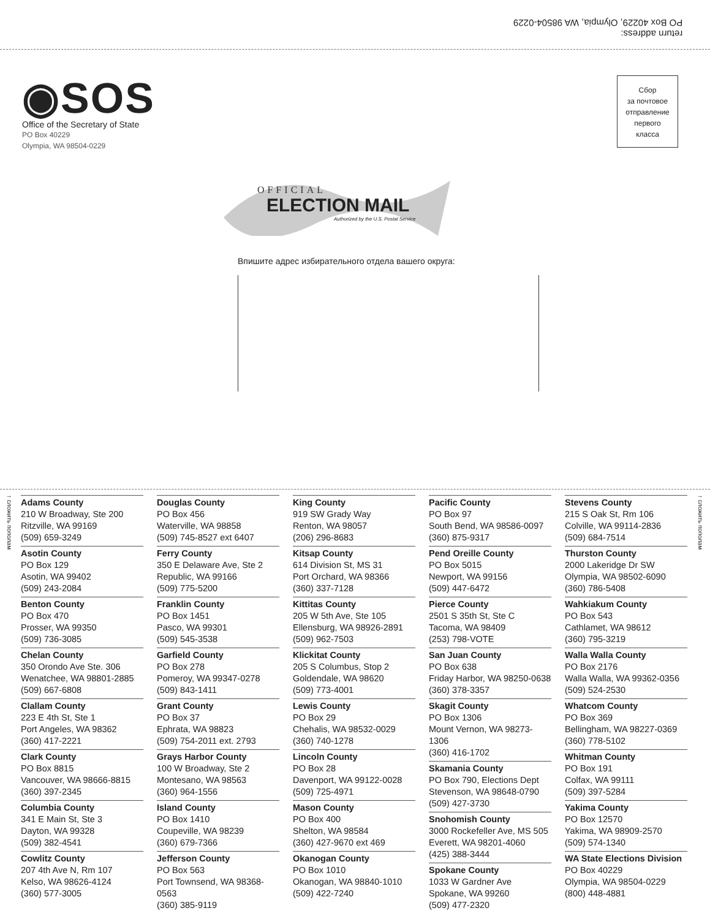return address:
PO Box 40229, Olympia, WA 98504-0229
◉SOS
Office of the Secretary of State
PO Box 40229
Olympia, WA 98504-0229
Сбор
за почтовое
отправление
первого
класса
OFFICIAL
ELECTION MAIL
Authorized by the U.S. Postal Service
Впишите адрес избирательного отдела вашего округа:
↑ сложить пополам
↑ сложить пополам
Adams County
210 W Broadway, Ste 200
Ritzville, WA 99169
(509) 659-3249
Asotin County
PO Box 129
Asotin, WA 99402
(509) 243-2084
Benton County
PO Box 470
Prosser, WA 99350
(509) 736-3085
Chelan County
350 Orondo Ave Ste. 306
Wenatchee, WA 98801-2885
(509) 667-6808
Clallam County
223 E 4th St, Ste 1
Port Angeles, WA 98362
(360) 417-2221
Clark County
PO Box 8815
Vancouver, WA 98666-8815
(360) 397-2345
Columbia County
341 E Main St, Ste 3
Dayton, WA 99328
(509) 382-4541
Cowlitz County
207 4th Ave N, Rm 107
Kelso, WA 98626-4124
(360) 577-3005
Douglas County
PO Box 456
Waterville, WA 98858
(509) 745-8527 ext 6407
Ferry County
350 E Delaware Ave, Ste 2
Republic, WA 99166
(509) 775-5200
Franklin County
PO Box 1451
Pasco, WA 99301
(509) 545-3538
Garfield County
PO Box 278
Pomeroy, WA 99347-0278
(509) 843-1411
Grant County
PO Box 37
Ephrata, WA 98823
(509) 754-2011 ext. 2793
Grays Harbor County
100 W Broadway, Ste 2
Montesano, WA 98563
(360) 964-1556
Island County
PO Box 1410
Coupeville, WA 98239
(360) 679-7366
Jefferson County
PO Box 563
Port Townsend, WA 98368-0563
(360) 385-9119
King County
919 SW Grady Way
Renton, WA 98057
(206) 296-8683
Kitsap County
614 Division St, MS 31
Port Orchard, WA 98366
(360) 337-7128
Kittitas County
205 W 5th Ave, Ste 105
Ellensburg, WA 98926-2891
(509) 962-7503
Klickitat County
205 S Columbus, Stop 2
Goldendale, WA 98620
(509) 773-4001
Lewis County
PO Box 29
Chehalis, WA 98532-0029
(360) 740-1278
Lincoln County
PO Box 28
Davenport, WA 99122-0028
(509) 725-4971
Mason County
PO Box 400
Shelton, WA 98584
(360) 427-9670 ext 469
Okanogan County
PO Box 1010
Okanogan, WA 98840-1010
(509) 422-7240
Pacific County
PO Box 97
South Bend, WA 98586-0097
(360) 875-9317
Pend Oreille County
PO Box 5015
Newport, WA 99156
(509) 447-6472
Pierce County
2501 S 35th St, Ste C
Tacoma, WA 98409
(253) 798-VOTE
San Juan County
PO Box 638
Friday Harbor, WA 98250-0638
(360) 378-3357
Skagit County
PO Box 1306
Mount Vernon, WA 98273-1306
(360) 416-1702
Skamania County
PO Box 790, Elections Dept
Stevenson, WA 98648-0790
(509) 427-3730
Snohomish County
3000 Rockefeller Ave, MS 505
Everett, WA 98201-4060
(425) 388-3444
Spokane County
1033 W Gardner Ave
Spokane, WA 99260
(509) 477-2320
Stevens County
215 S Oak St, Rm 106
Colville, WA 99114-2836
(509) 684-7514
Thurston County
2000 Lakeridge Dr SW
Olympia, WA 98502-6090
(360) 786-5408
Wahkiakum County
PO Box 543
Cathlamet, WA 98612
(360) 795-3219
Walla Walla County
PO Box 2176
Walla Walla, WA 99362-0356
(509) 524-2530
Whatcom County
PO Box 369
Bellingham, WA 98227-0369
(360) 778-5102
Whitman County
PO Box 191
Colfax, WA 99111
(509) 397-5284
Yakima County
PO Box 12570
Yakima, WA 98909-2570
(509) 574-1340
WA State Elections Division
PO Box 40229
Olympia, WA 98504-0229
(800) 448-4881